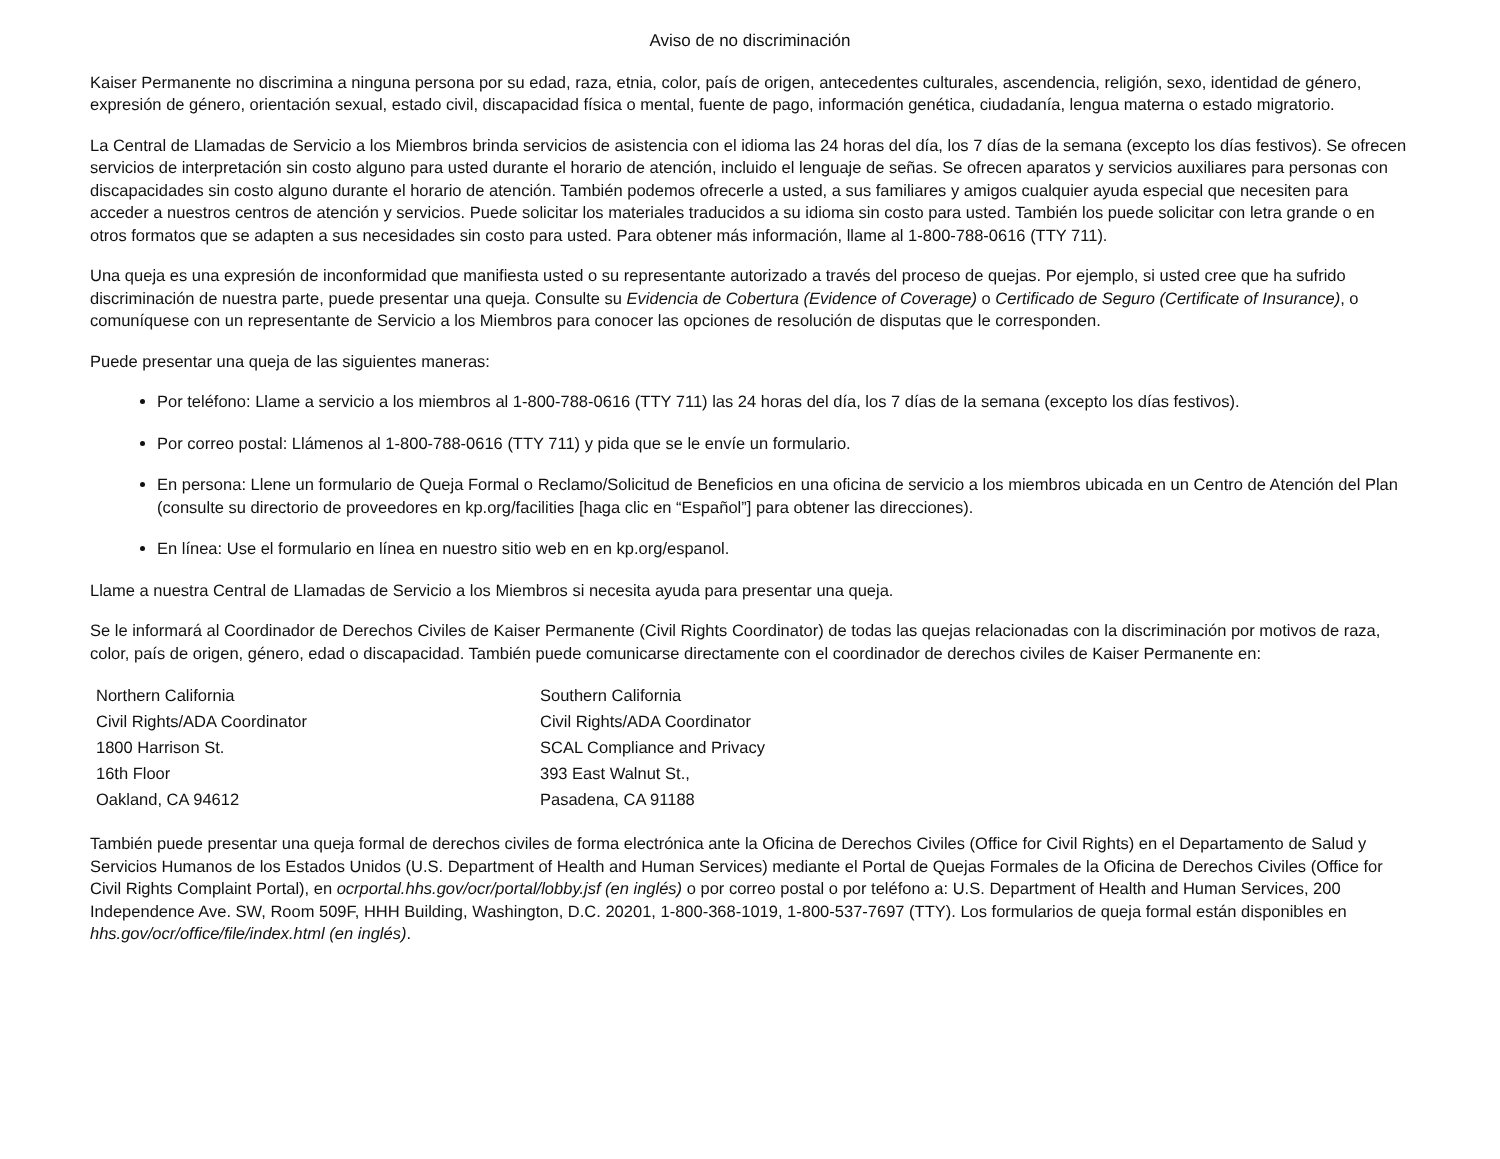Aviso de no discriminación
Kaiser Permanente no discrimina a ninguna persona por su edad, raza, etnia, color, país de origen, antecedentes culturales, ascendencia, religión, sexo, identidad de género, expresión de género, orientación sexual, estado civil, discapacidad física o mental, fuente de pago, información genética, ciudadanía, lengua materna o estado migratorio.
La Central de Llamadas de Servicio a los Miembros brinda servicios de asistencia con el idioma las 24 horas del día, los 7 días de la semana (excepto los días festivos). Se ofrecen servicios de interpretación sin costo alguno para usted durante el horario de atención, incluido el lenguaje de señas. Se ofrecen aparatos y servicios auxiliares para personas con discapacidades sin costo alguno durante el horario de atención. También podemos ofrecerle a usted, a sus familiares y amigos cualquier ayuda especial que necesiten para acceder a nuestros centros de atención y servicios. Puede solicitar los materiales traducidos a su idioma sin costo para usted. También los puede solicitar con letra grande o en otros formatos que se adapten a sus necesidades sin costo para usted. Para obtener más información, llame al 1-800-788-0616 (TTY 711).
Una queja es una expresión de inconformidad que manifiesta usted o su representante autorizado a través del proceso de quejas. Por ejemplo, si usted cree que ha sufrido discriminación de nuestra parte, puede presentar una queja. Consulte su Evidencia de Cobertura (Evidence of Coverage) o Certificado de Seguro (Certificate of Insurance), o comuníquese con un representante de Servicio a los Miembros para conocer las opciones de resolución de disputas que le corresponden.
Puede presentar una queja de las siguientes maneras:
Por teléfono: Llame a servicio a los miembros al 1-800-788-0616 (TTY 711) las 24 horas del día, los 7 días de la semana (excepto los días festivos).
Por correo postal: Llámenos al 1-800-788-0616 (TTY 711) y pida que se le envíe un formulario.
En persona: Llene un formulario de Queja Formal o Reclamo/Solicitud de Beneficios en una oficina de servicio a los miembros ubicada en un Centro de Atención del Plan (consulte su directorio de proveedores en kp.org/facilities [haga clic en “Español”] para obtener las direcciones).
En línea: Use el formulario en línea en nuestro sitio web en en kp.org/espanol.
Llame a nuestra Central de Llamadas de Servicio a los Miembros si necesita ayuda para presentar una queja.
Se le informará al Coordinador de Derechos Civiles de Kaiser Permanente (Civil Rights Coordinator) de todas las quejas relacionadas con la discriminación por motivos de raza, color, país de origen, género, edad o discapacidad. También puede comunicarse directamente con el coordinador de derechos civiles de Kaiser Permanente en:
Northern California
Civil Rights/ADA Coordinator
1800 Harrison St.
16th Floor
Oakland, CA 94612
Southern California
Civil Rights/ADA Coordinator
SCAL Compliance and Privacy
393 East Walnut St.,
Pasadena, CA 91188
También puede presentar una queja formal de derechos civiles de forma electrónica ante la Oficina de Derechos Civiles (Office for Civil Rights) en el Departamento de Salud y Servicios Humanos de los Estados Unidos (U.S. Department of Health and Human Services) mediante el Portal de Quejas Formales de la Oficina de Derechos Civiles (Office for Civil Rights Complaint Portal), en ocrportal.hhs.gov/ocr/portal/lobby.jsf (en inglés) o por correo postal o por teléfono a: U.S. Department of Health and Human Services, 200 Independence Ave. SW, Room 509F, HHH Building, Washington, D.C. 20201, 1-800-368-1019, 1-800-537-7697 (TTY). Los formularios de queja formal están disponibles en hhs.gov/ocr/office/file/index.html (en inglés).